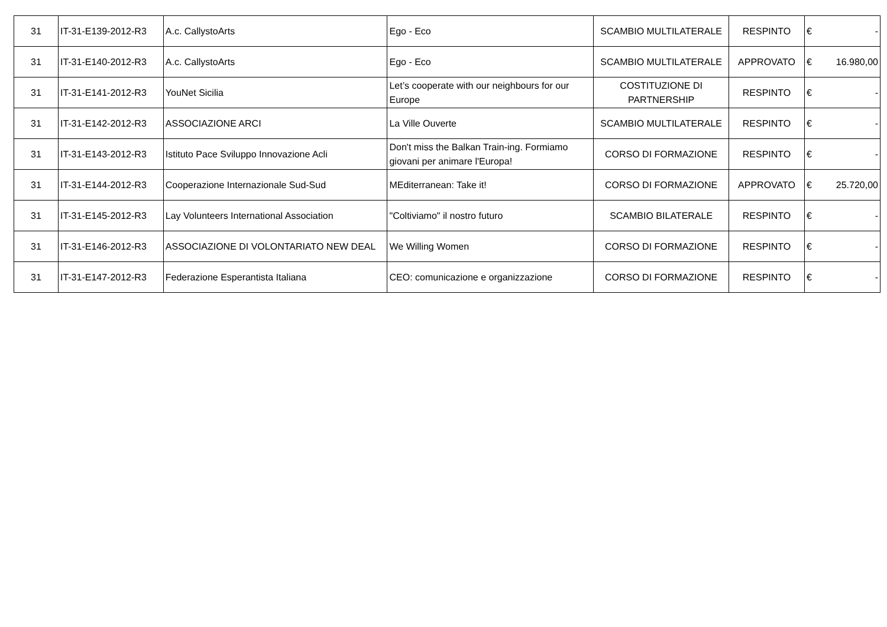| 31 | IT-31-E139-2012-R3 | A.c. CallystoArts | Ego - Eco | SCAMBIO MULTILATERALE | RESPINTO | € - |
| 31 | IT-31-E140-2012-R3 | A.c. CallystoArts | Ego - Eco | SCAMBIO MULTILATERALE | APPROVATO | € 16.980,00 |
| 31 | IT-31-E141-2012-R3 | YouNet Sicilia | Let’s cooperate with our neighbours for our Europe | COSTITUZIONE DI PARTNERSHIP | RESPINTO | € - |
| 31 | IT-31-E142-2012-R3 | ASSOCIAZIONE ARCI | La Ville Ouverte | SCAMBIO MULTILATERALE | RESPINTO | € - |
| 31 | IT-31-E143-2012-R3 | Istituto Pace Sviluppo Innovazione Acli | Don't miss the Balkan Train-ing. Formiamo giovani per animare l'Europa! | CORSO DI FORMAZIONE | RESPINTO | € - |
| 31 | IT-31-E144-2012-R3 | Cooperazione Internazionale Sud-Sud | MEditerranean: Take it! | CORSO DI FORMAZIONE | APPROVATO | € 25.720,00 |
| 31 | IT-31-E145-2012-R3 | Lay Volunteers International Association | "Coltiviamo" il nostro futuro | SCAMBIO BILATERALE | RESPINTO | € - |
| 31 | IT-31-E146-2012-R3 | ASSOCIAZIONE DI VOLONTARIATO NEW DEAL | We Willing Women | CORSO DI FORMAZIONE | RESPINTO | € - |
| 31 | IT-31-E147-2012-R3 | Federazione Esperantista Italiana | CEO: comunicazione e organizzazione | CORSO DI FORMAZIONE | RESPINTO | € - |